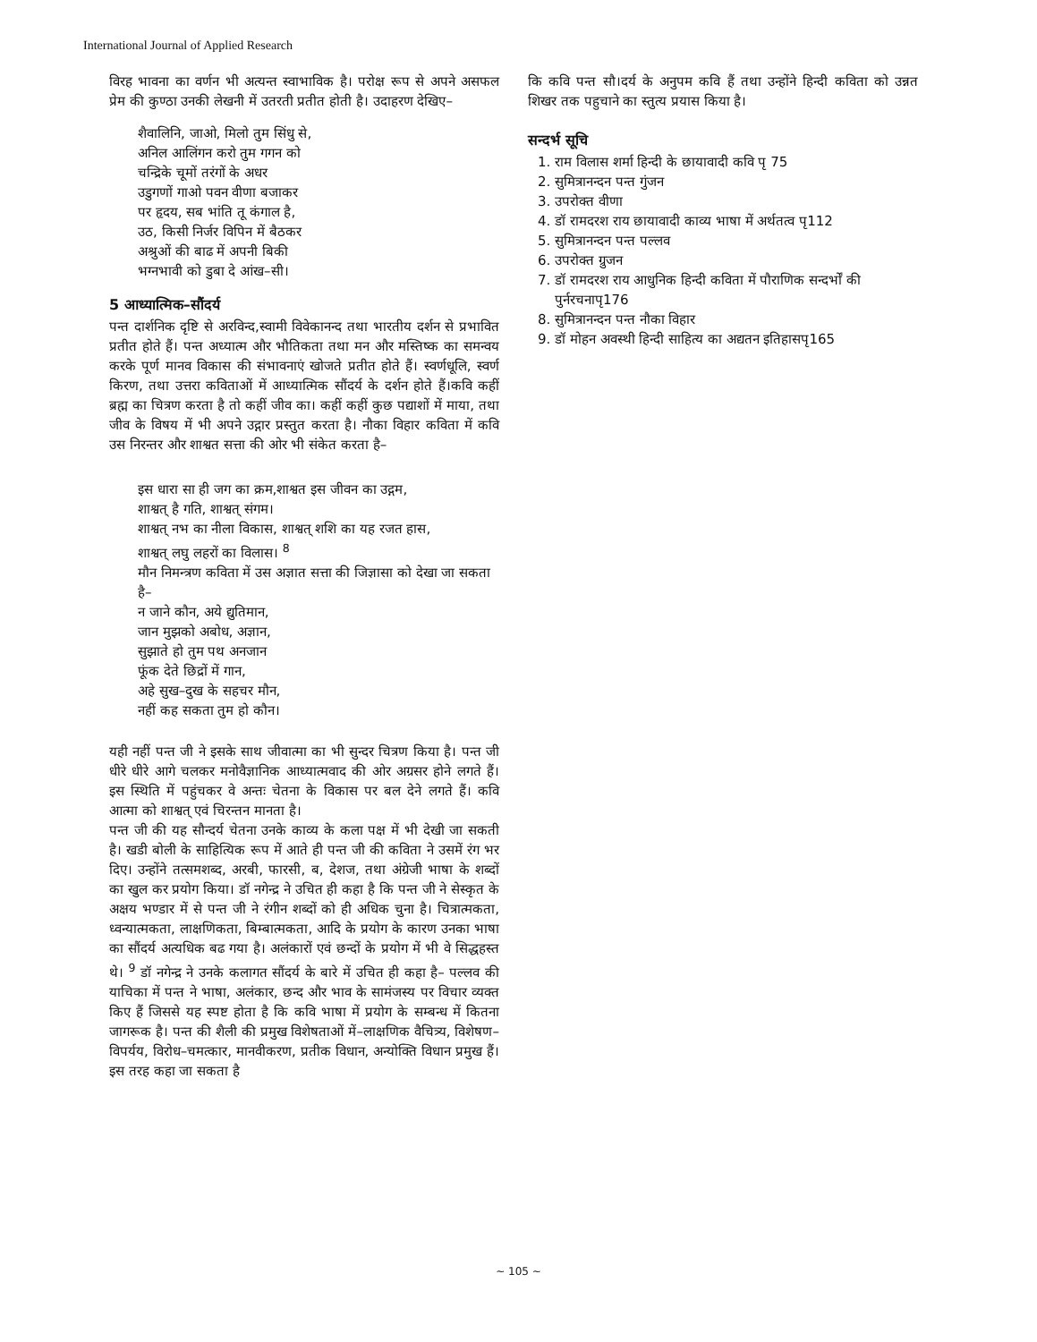International Journal of Applied Research
विरह भावना का वर्णन भी अत्यन्त स्वाभाविक है। परोक्ष रूप से अपने असफल प्रेम की कुण्ठा उनकी लेखनी में उतरती प्रतीत होती है। उदाहरण देखिए–
शैवालिनि, जाओ, मिलो तुम सिंधु से,
अनिल आलिंगन करो तुम गगन को
चन्द्रिके चूमों तरंगों के अधर
उडुगणों गाओ पवन वीणा बजाकर
पर हृदय, सब भांति तू कंगाल है,
उठ, किसी निर्जर विपिन में बैठकर
अश्रुओं की बाढ में अपनी बिकी
भग्नभावी को डुबा दे आंख–सी।
5 आध्यात्मिक–सौंदर्य
पन्त दार्शनिक दृष्टि से अरविन्द,स्वामी विवेकानन्द तथा भारतीय दर्शन से प्रभावित प्रतीत होते हैं। पन्त अध्यात्म और भौतिकता तथा मन और मस्तिष्क का समन्वय करके पूर्ण मानव विकास की संभावनाएं खोजते प्रतीत होते हैं। स्वर्णधूलि, स्वर्ण किरण, तथा उत्तरा कविताओं में आध्यात्मिक सौंदर्य के दर्शन होते हैं।कवि कहीं ब्रह्म का चित्रण करता है तो कहीं जीव का। कहीं कहीं कुछ पद्याशों में माया, तथा जीव के विषय में भी अपने उद्गार प्रस्तुत करता है। नौका विहार कविता में कवि उस निरन्तर और शाश्वत सत्ता की ओर भी संकेत करता है–
इस धारा सा ही जग का क्रम,शाश्वत इस जीवन का उद्गम,
शाश्वत् है गति, शाश्वत् संगम।
शाश्वत् नभ का नीला विकास, शाश्वत् शशि का यह रजत हास,
शाश्वत् लघु लहरों का विलास। <sup>8</sup>
मौन निमन्त्रण कविता में उस अज्ञात सत्ता की जिज्ञासा को देखा जा सकता है–
न जाने कौन, अये द्युतिमान,
जान मुझको अबोध, अज्ञान,
सुझाते हो तुम पथ अनजान
फूंक देते छिद्रों में गान,
अहे सुख–दुख के सहचर मौन,
नहीं कह सकता तुम हो कौन।
यही नहीं पन्त जी ने इसके साथ जीवात्मा का भी सुन्दर चित्रण किया है। पन्त जी धीरे धीरे आगे चलकर मनोवैज्ञानिक आध्यात्मवाद की ओर अग्रसर होने लगते हैं। इस स्थिति में पहुंचकर वे अन्तः चेतना के विकास पर बल देने लगते हैं। कवि आत्मा को शाश्वत् एवं चिरन्तन मानता है।
पन्त जी की यह सौन्दर्य चेतना उनके काव्य के कला पक्ष में भी देखी जा सकती है। खडी बोली के साहित्यिक रूप में आते ही पन्त जी की कविता ने उसमें रंग भर दिए। उन्होंने तत्समशब्द, अरबी, फारसी, ब, देशज, तथा अंग्रेजी भाषा के शब्दों का खुल कर प्रयोग किया। डॉ नगेन्द्र ने उचित ही कहा है कि पन्त जी ने सेस्कृत के अक्षय भण्डार में से पन्त जी ने रंगीन शब्दों को ही अधिक चुना है। चित्रात्मकता, ध्वन्यात्मकता, लाक्षणिकता, बिम्बात्मकता, आदि के प्रयोग के कारण उनका भाषा का सौंदर्य अत्यधिक बढ गया है। अलंकारों एवं छन्दों के प्रयोग में भी वे सिद्धहस्त थे। <sup>9</sup> डॉ नगेन्द्र ने उनके कलागत सौंदर्य के बारे में उचित ही कहा है– पल्लव की याचिका में पन्त ने भाषा, अलंकार, छन्द और भाव के सामंजस्य पर विचार व्यक्त किए हैं जिससे यह स्पष्ट होता है कि कवि भाषा में प्रयोग के सम्बन्ध में कितना जागरूक है। पन्त की शैली की प्रमुख विशेषताओं में–लाक्षणिक वैचित्र्य, विशेषण–विपर्यय, विरोध–चमत्कार, मानवीकरण, प्रतीक विधान, अन्योक्ति विधान प्रमुख हैं। इस तरह कहा जा सकता है
कि कवि पन्त सौ।दर्य के अनुपम कवि हैं तथा उन्होंने हिन्दी कविता को उन्नत शिखर तक पहुचाने का स्तुत्य प्रयास किया है।
सन्दर्भ सूचि
1. राम विलास शर्मा हिन्दी के छायावादी कवि पृ 75
2. सुमित्रानन्दन पन्त गुंजन
3. उपरोक्त वीणा
4. डॉ रामदरश राय छायावादी काव्य भाषा में अर्थतत्व पृ112
5. सुमित्रानन्दन पन्त पल्लव
6. उपरोक्त ग्रुजन
7. डॉ रामदरश राय आधुनिक हिन्दी कविता में पौराणिक सन्दर्भों की पुर्नरचनापृ176
8. सुमित्रानन्दन पन्त नौका विहार
9. डॉ मोहन अवस्थी हिन्दी साहित्य का अद्यतन इतिहासपृ165
~ 105 ~